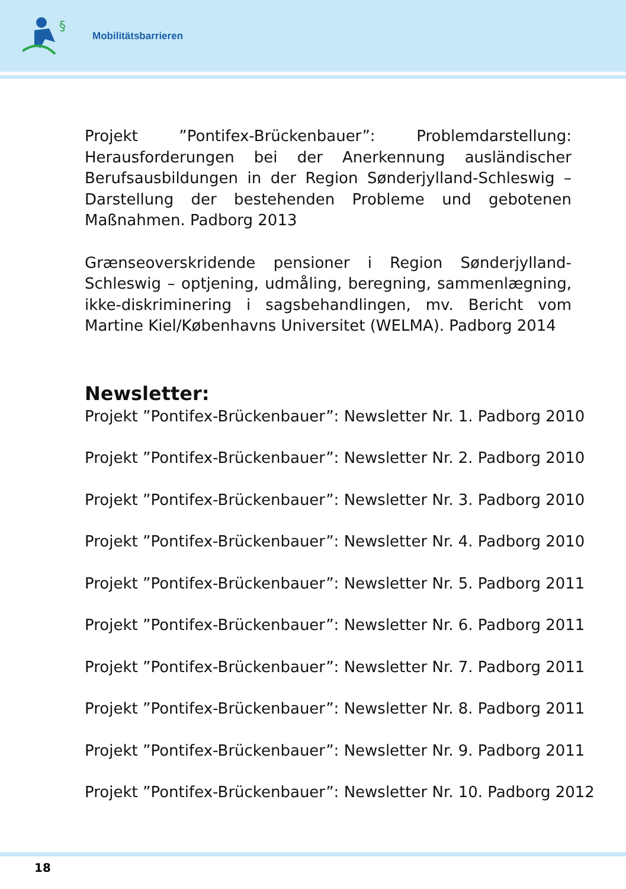§
Mobilitätsbarrieren
Projekt ”Pontifex-Brückenbauer”: Problemdarstellung: Herausforderungen bei der Anerkennung ausländischer Berufsausbildungen in der Region Sønderjylland-Schleswig – Darstellung der bestehenden Probleme und gebotenen Maßnahmen. Padborg 2013
Grænseoverskridende pensioner i Region Sønderjylland-Schleswig – optjening, udmåling, beregning, sammenlægning, ikke-diskriminering i sagsbehandlingen, mv. Bericht vom Martine Kiel/Københavns Universitet (WELMA). Padborg 2014
Newsletter:
Projekt ”Pontifex-Brückenbauer”: Newsletter Nr. 1. Padborg 2010
Projekt ”Pontifex-Brückenbauer”: Newsletter Nr. 2. Padborg 2010
Projekt ”Pontifex-Brückenbauer”: Newsletter Nr. 3. Padborg 2010
Projekt ”Pontifex-Brückenbauer”: Newsletter Nr. 4. Padborg 2010
Projekt ”Pontifex-Brückenbauer”: Newsletter Nr. 5. Padborg 2011
Projekt ”Pontifex-Brückenbauer”: Newsletter Nr. 6. Padborg 2011
Projekt ”Pontifex-Brückenbauer”: Newsletter Nr. 7. Padborg 2011
Projekt ”Pontifex-Brückenbauer”: Newsletter Nr. 8. Padborg 2011
Projekt ”Pontifex-Brückenbauer”: Newsletter Nr. 9. Padborg 2011
Projekt ”Pontifex-Brückenbauer”: Newsletter Nr. 10. Padborg 2012
18